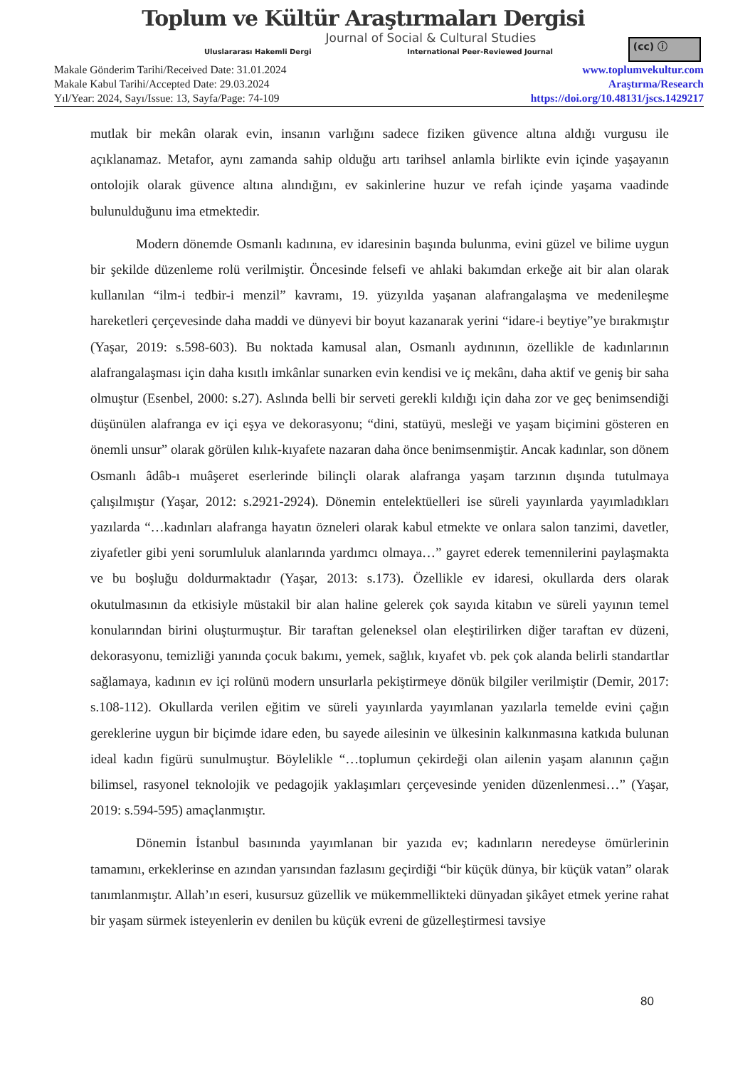Toplum ve Kültür Araştırmaları Dergisi
Journal of Social & Cultural Studies
Uluslararası Hakemli Dergi International Peer-Reviewed Journal
(cc) ⓘ
Makale Gönderim Tarihi/Received Date: 31.01.2024
Makale Kabul Tarihi/Accepted Date: 29.03.2024
Yıl/Year: 2024, Sayı/Issue: 13, Sayfa/Page: 74-109
www.toplumvekultur.com
Araştırma/Research
https://doi.org/10.48131/jscs.1429217
mutlak bir mekân olarak evin, insanın varlığını sadece fiziken güvence altına aldığı vurgusu ile açıklanamaz. Metafor, aynı zamanda sahip olduğu artı tarihsel anlamla birlikte evin içinde yaşayanın ontolojik olarak güvence altına alındığını, ev sakinlerine huzur ve refah içinde yaşama vaadinde bulunulduğunu ima etmektedir.
Modern dönemde Osmanlı kadınına, ev idaresinin başında bulunma, evini güzel ve bilime uygun bir şekilde düzenleme rolü verilmiştir. Öncesinde felsefi ve ahlaki bakımdan erkeğe ait bir alan olarak kullanılan “ilm-i tedbir-i menzil” kavramı, 19. yüzyılda yaşanan alafrangalaşma ve medenileşme hareketleri çerçevesinde daha maddi ve dünyevi bir boyut kazanarak yerini “idare-i beytiye”ye bırakmıştır (Yaşar, 2019: s.598-603). Bu noktada kamusal alan, Osmanlı aydınının, özellikle de kadınlarının alafrangalaşması için daha kısıtlı imkânlar sunarken evin kendisi ve iç mekânı, daha aktif ve geniş bir saha olmuştur (Esenbel, 2000: s.27). Aslında belli bir serveti gerekli kıldığı için daha zor ve geç benimsendiği düşünülen alafranga ev içi eşya ve dekorasyonu; “dini, statüyü, mesleği ve yaşam biçimini gösteren en önemli unsur” olarak görülen kılık-kıyafete nazaran daha önce benimsenmiştir. Ancak kadınlar, son dönem Osmanlı âdâb-ı muâşeret eserlerinde bilinçli olarak alafranga yaşam tarzının dışında tutulmaya çalışılmıştır (Yaşar, 2012: s.2921-2924). Dönemin entelektüelleri ise süreli yayınlarda yayımladıkları yazılarda “…kadınları alafranga hayatın özneleri olarak kabul etmekte ve onlara salon tanzimi, davetler, ziyafetler gibi yeni sorumluluk alanlarında yardımcı olmaya…” gayret ederek temennilerini paylaşmakta ve bu boşluğu doldurmaktadır (Yaşar, 2013: s.173). Özellikle ev idaresi, okullarda ders olarak okutulmasının da etkisiyle müstakil bir alan haline gelerek çok sayıda kitabın ve süreli yayının temel konularından birini oluşturmuştur. Bir taraftan geleneksel olan eleştirilirken diğer taraftan ev düzeni, dekorasyonu, temizliği yanında çocuk bakımı, yemek, sağlık, kıyafet vb. pek çok alanda belirli standartlar sağlamaya, kadının ev içi rolünü modern unsurlarla pekiştirmeye dönük bilgiler verilmiştir (Demir, 2017: s.108-112). Okullarda verilen eğitim ve süreli yayınlarda yayımlanan yazılarla temelde evini çağın gereklerine uygun bir biçimde idare eden, bu sayede ailesinin ve ülkesinin kalkınmasına katkıda bulunan ideal kadın figürü sunulmuştur. Böylelikle “…toplumun çekirdeği olan ailenin yaşam alanının çağın bilimsel, rasyonel teknolojik ve pedagojik yaklaşımları çerçevesinde yeniden düzenlenmesi…” (Yaşar, 2019: s.594-595) amaçlanmıştır.
Dönemin İstanbul basınında yayımlanan bir yazıda ev; kadınların neredeyse ömürlerinin tamamını, erkeklerinse en azından yarısından fazlasını geçirdiği “bir küçük dünya, bir küçük vatan” olarak tanımlanmıştır. Allah’ın eseri, kusursuz güzellik ve mükemmellikteki dünyadan şikâyet etmek yerine rahat bir yaşam sürmek isteyenlerin ev denilen bu küçük evreni de güzelleştirmesi tavsiye
80